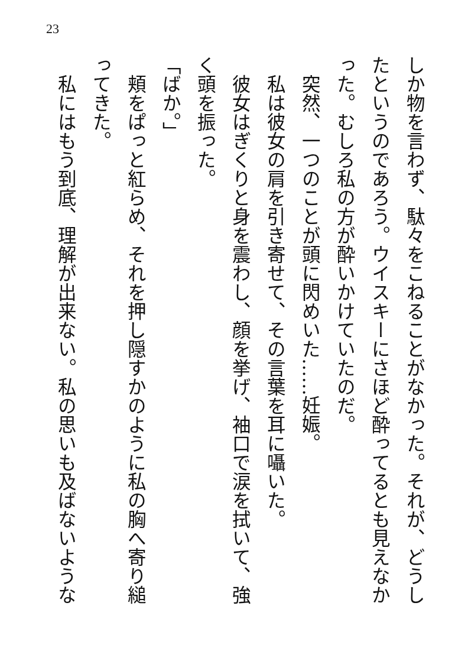23
しか物を言わず、駄々をこねることがなかった。それが、どうし
たというのであろう。ウイスキーにさほど酔ってるとも見えなか
った。むしろ私の方が酔いかけていたのだ。
　突然、一つのことが頭に閃めいた……妊娠。
　私は彼女の肩を引き寄せて、その言葉を耳に囁いた。
　彼女はぎくりと身を震わし、顔を挙げ、袖口で涙を拭いて、強
く頭を振った。
「ばか。」
　頬をぱっと紅らめ、それを押し隠すかのように私の胸へ寄り縋
ってきた。
　私にはもう到底、理解が出来ない。私の思いも及ばないような